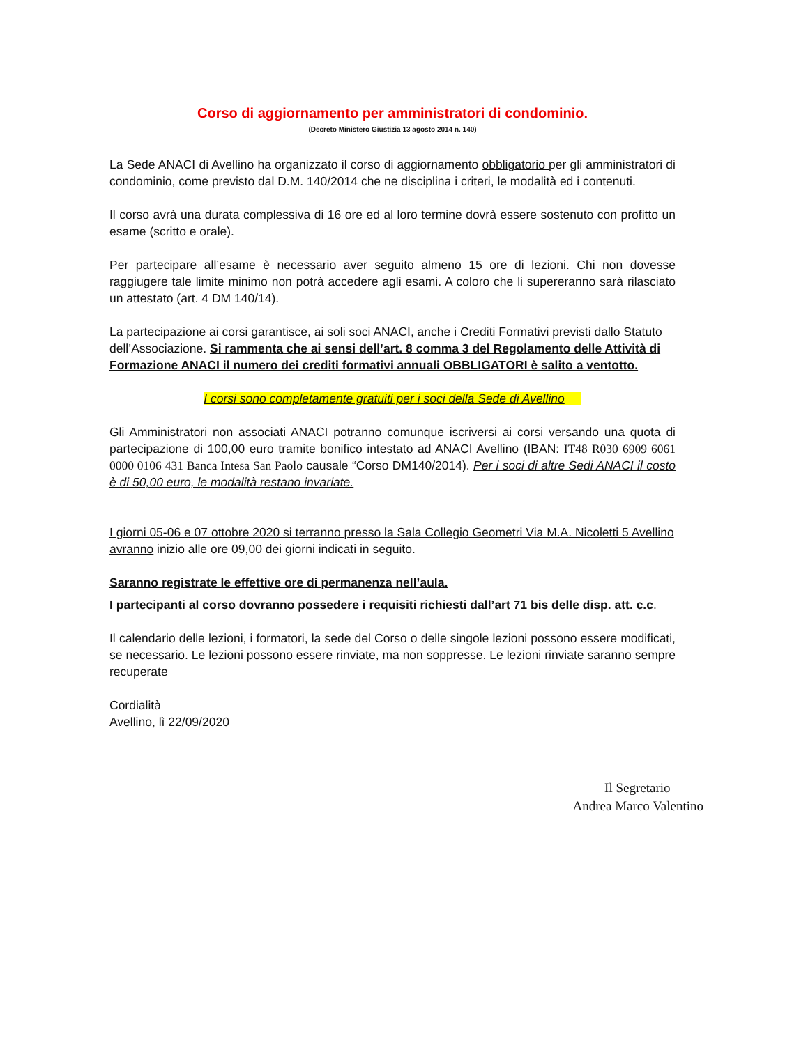Corso di aggiornamento per amministratori di condominio.
(Decreto Ministero Giustizia 13 agosto 2014 n. 140)
La Sede ANACI di Avellino ha organizzato il corso di aggiornamento obbligatorio per gli amministratori di condominio, come previsto dal D.M. 140/2014 che ne disciplina i criteri, le modalità ed i contenuti.
Il corso avrà una durata complessiva di 16 ore ed al loro termine dovrà essere sostenuto con profitto un esame (scritto e orale).
Per partecipare all’esame è necessario aver seguito almeno 15 ore di lezioni. Chi non dovesse raggiugere tale limite minimo non potrà accedere agli esami. A coloro che li supereranno sarà rilasciato un attestato (art. 4 DM 140/14).
La partecipazione ai corsi garantisce, ai soli soci ANACI, anche i Crediti Formativi previsti dallo Statuto dell’Associazione. Si rammenta che ai sensi dell’art. 8 comma 3 del Regolamento delle Attività di Formazione ANACI il numero dei crediti formativi annuali OBBLIGATORI è salito a ventotto.
I corsi sono completamente gratuiti per i soci della Sede di Avellino
Gli Amministratori non associati ANACI potranno comunque iscriversi ai corsi versando una quota di partecipazione di 100,00 euro tramite bonifico intestato ad ANACI Avellino (IBAN: IT48 R030 6909 6061 0000 0106 431 Banca Intesa San Paolo causale “Corso DM140/2014). Per i soci di altre Sedi ANACI il costo è di 50,00 euro, le modalità restano invariate.
I giorni 05-06 e 07 ottobre 2020 si terranno presso la Sala Collegio Geometri Via M.A. Nicoletti 5 Avellino avranno inizio alle ore 09,00 dei giorni indicati in seguito.
Saranno registrate le effettive ore di permanenza nell’aula.
I partecipanti al corso dovranno possedere i requisiti richiesti dall’art 71 bis delle disp. att. c.c.
Il calendario delle lezioni, i formatori, la sede del Corso o delle singole lezioni possono essere modificati, se necessario. Le lezioni possono essere rinviate, ma non soppresse. Le lezioni rinviate saranno sempre recuperate
Cordialità
Avellino, lì 22/09/2020
Il Segretario
Andrea Marco Valentino